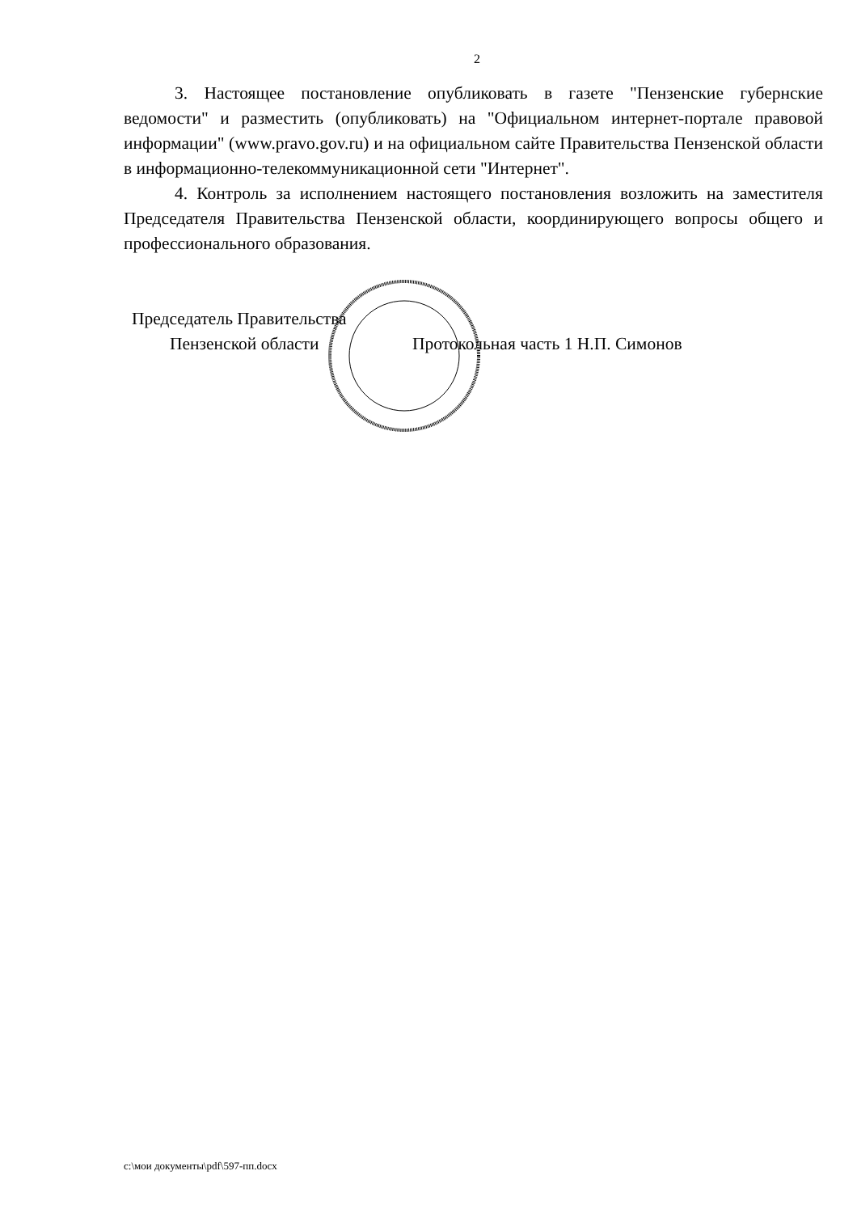2
3. Настоящее постановление опубликовать в газете "Пензенские губернские ведомости" и разместить (опубликовать) на "Официальном интернет-портале правовой информации" (www.pravo.gov.ru) и на официальном сайте Правительства Пензенской области в информационно-телекоммуникационной сети "Интернет".
4. Контроль за исполнением настоящего постановления возложить на заместителя Председателя Правительства Пензенской области, координирующего вопросы общего и профессионального образования.
Председатель Правительства
Пензенской области Протокольная часть 1 Н.П. Симонов
c:\мои документы\pdf\597-пп.docx